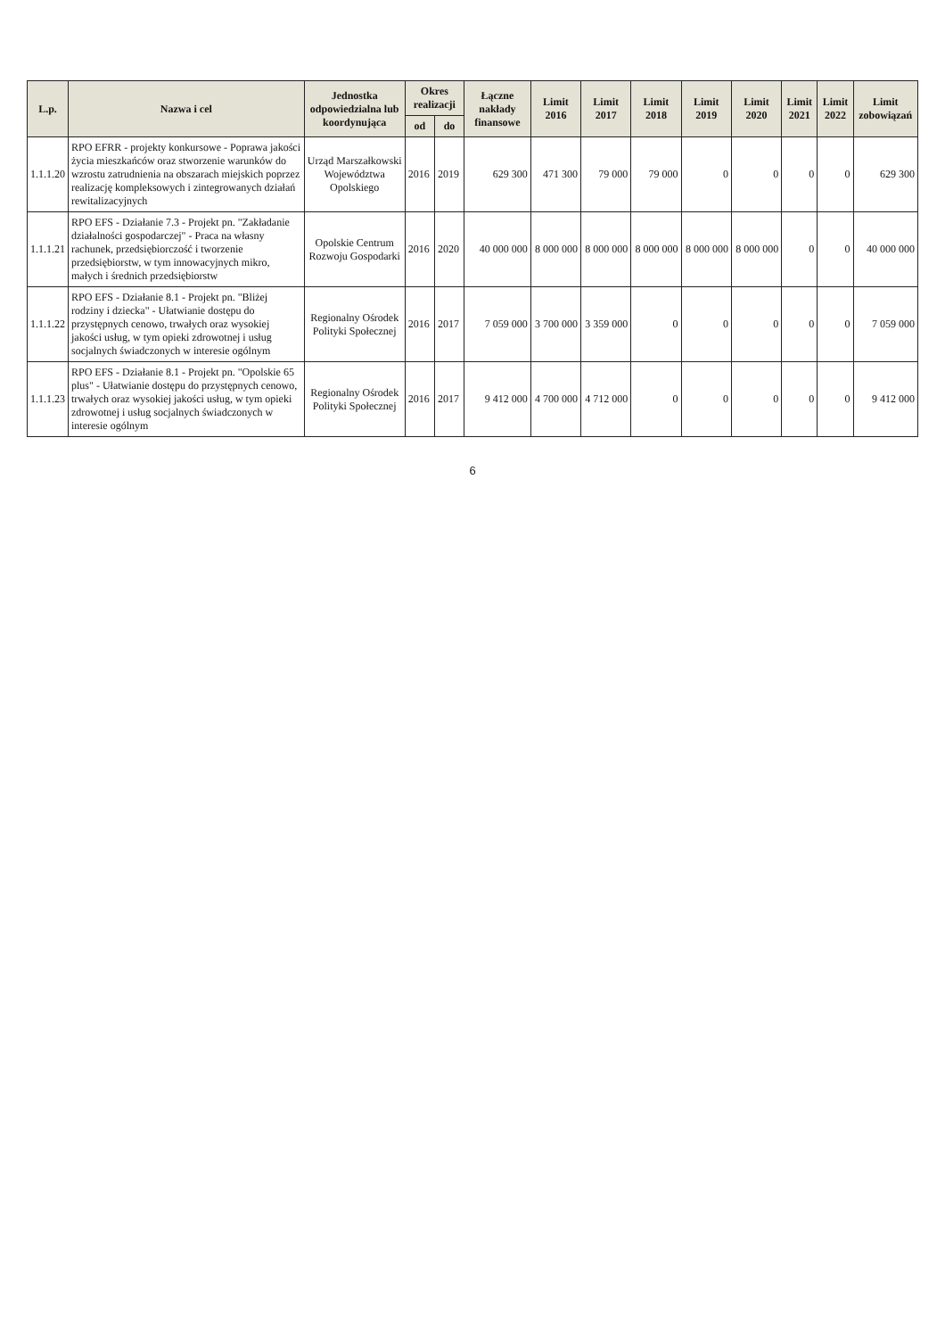| L.p. | Nazwa i cel | Jednostka odpowiedzialna lub koordynująca | Okres realizacji | | Łączne nakłady finansowe | Limit 2016 | Limit 2017 | Limit 2018 | Limit 2019 | Limit 2020 | Limit 2021 | Limit 2022 | Limit zobowiązań |
| --- | --- | --- | --- | --- | --- | --- | --- | --- | --- | --- | --- | --- | --- |
| | | | od | do | | | | | | | | | |
| 1.1.1.20 | RPO EFRR - projekty konkursowe - Poprawa jakości życia mieszkańców oraz stworzenie warunków do wzrostu zatrudnienia na obszarach miejskich poprzez realizację kompleksowych i zintegrowanych działań rewitalizacyjnych | Urząd Marszałkowski Województwa Opolskiego | 2016 | 2019 | 629 300 | 471 300 | 79 000 | 79 000 | 0 | 0 | 0 | 0 | 629 300 |
| 1.1.1.21 | RPO EFS - Działanie 7.3 - Projekt pn. "Zakładanie działalności gospodarczej" - Praca na własny rachunek, przedsiębiorczość i tworzenie przedsiębiorstw, w tym innowacyjnych mikro, małych i średnich przedsiębiorstw | Opolskie Centrum Rozwoju Gospodarki | 2016 | 2020 | 40 000 000 | 8 000 000 | 8 000 000 | 8 000 000 | 8 000 000 | 8 000 000 | 0 | 0 | 40 000 000 |
| 1.1.1.22 | RPO EFS - Działanie 8.1 - Projekt pn. "Bliżej rodziny i dziecka" - Ułatwianie dostępu do przystępnych cenowo, trwałych oraz wysokiej jakości usług, w tym opieki zdrowotnej i usług socjalnych świadczonych w interesie ogólnym | Regionalny Ośrodek Polityki Społecznej | 2016 | 2017 | 7 059 000 | 3 700 000 | 3 359 000 | 0 | 0 | 0 | 0 | 0 | 7 059 000 |
| 1.1.1.23 | RPO EFS - Działanie 8.1 - Projekt pn. "Opolskie 65 plus" - Ułatwianie dostępu do przystępnych cenowo, trwałych oraz wysokiej jakości usług, w tym opieki zdrowotnej i usług socjalnych świadczonych w interesie ogólnym | Regionalny Ośrodek Polityki Społecznej | 2016 | 2017 | 9 412 000 | 4 700 000 | 4 712 000 | 0 | 0 | 0 | 0 | 0 | 9 412 000 |
6